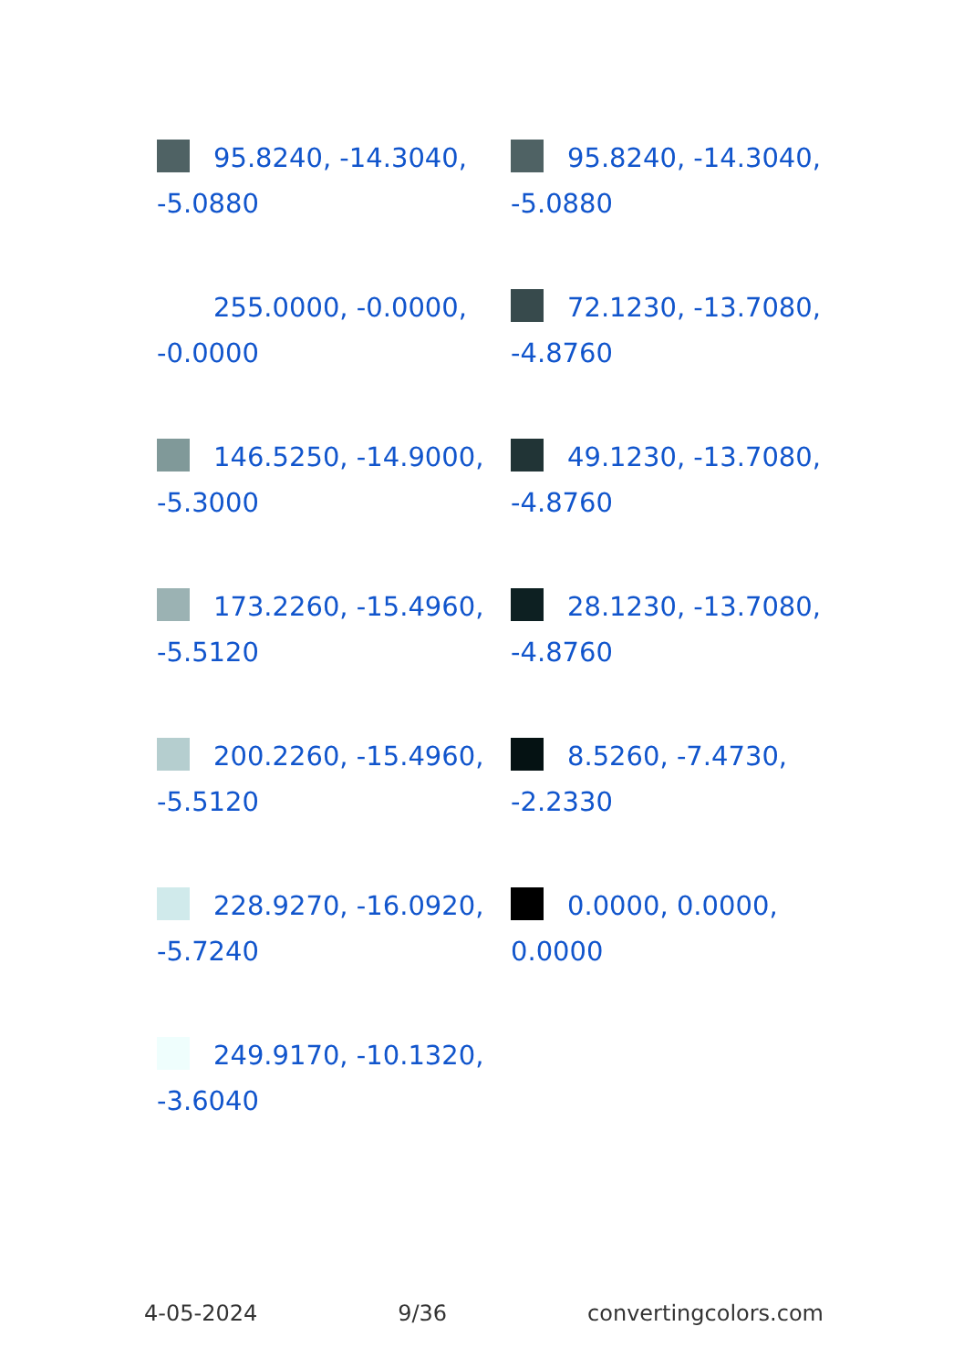95.8240, -14.3040, -5.0880
95.8240, -14.3040, -5.0880
255.0000, -0.0000, -0.0000
72.1230, -13.7080, -4.8760
146.5250, -14.9000, -5.3000
49.1230, -13.7080, -4.8760
173.2260, -15.4960, -5.5120
28.1230, -13.7080, -4.8760
200.2260, -15.4960, -5.5120
8.5260, -7.4730, -2.2330
228.9270, -16.0920, -5.7240
0.0000, 0.0000, 0.0000
249.9170, -10.1320, -3.6040
4-05-2024 9/36 convertingcolors.com